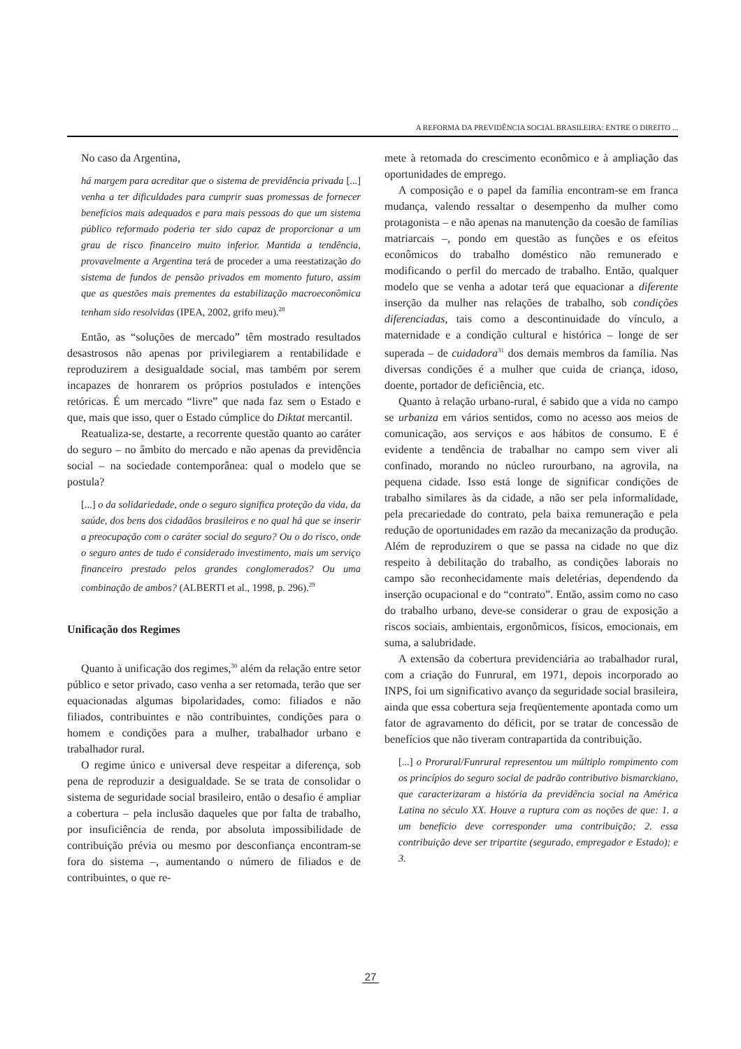A REFORMA DA PREVIDÊNCIA SOCIAL BRASILEIRA: ENTRE O DIREITO ...
No caso da Argentina,
há margem para acreditar que o sistema de previdência privada [...] venha a ter dificuldades para cumprir suas promessas de fornecer benefícios mais adequados e para mais pessoas do que um sistema público reformado poderia ter sido capaz de proporcionar a um grau de risco financeiro muito inferior. Mantida a tendência, provavelmente a Argentina terá de proceder a uma reestatização do sistema de fundos de pensão privados em momento futuro, assim que as questões mais prementes da estabilização macroeconômica tenham sido resolvidas (IPEA, 2002, grifo meu).<sup>28</sup>
Então, as “soluções de mercado” têm mostrado resultados desastrosos não apenas por privilegiarem a rentabilidade e reproduzirem a desigualdade social, mas também por serem incapazes de honrarem os próprios postulados e intenções retóricas. É um mercado “livre” que nada faz sem o Estado e que, mais que isso, quer o Estado cúmplice do Diktat mercantil.
Reatualiza-se, destarte, a recorrente questão quanto ao caráter do seguro – no âmbito do mercado e não apenas da previdência social – na sociedade contemporânea: qual o modelo que se postula?
[...] o da solidariedade, onde o seguro significa proteção da vida, da saúde, dos bens dos cidadãos brasileiros e no qual há que se inserir a preocupação com o caráter social do seguro? Ou o do risco, onde o seguro antes de tudo é considerado investimento, mais um serviço financeiro prestado pelos grandes conglomerados? Ou uma combinação de ambos? (ALBERTI et al., 1998, p. 296).<sup>29</sup>
Unificação dos Regimes
Quanto à unificação dos regimes,<sup>30</sup> além da relação entre setor público e setor privado, caso venha a ser retomada, terão que ser equacionadas algumas bipolaridades, como: filiados e não filiados, contribuintes e não contribuintes, condições para o homem e condições para a mulher, trabalhador urbano e trabalhador rural.
O regime único e universal deve respeitar a diferença, sob pena de reproduzir a desigualdade. Se se trata de consolidar o sistema de seguridade social brasileiro, então o desafio é ampliar a cobertura – pela inclusão daqueles que por falta de trabalho, por insuficiência de renda, por absoluta impossibilidade de contribuição prévia ou mesmo por desconfiança encontram-se fora do sistema –, aumentando o número de filiados e de contribuintes, o que re-
mete à retomada do crescimento econômico e à ampliação das oportunidades de emprego.
A composição e o papel da família encontram-se em franca mudança, valendo ressaltar o desempenho da mulher como protagonista – e não apenas na manutenção da coesão de famílias matriarcais –, pondo em questão as funções e os efeitos econômicos do trabalho doméstico não remunerado e modificando o perfil do mercado de trabalho. Então, qualquer modelo que se venha a adotar terá que equacionar a diferente inserção da mulher nas relações de trabalho, sob condições diferenciadas, tais como a descontinuidade do vínculo, a maternidade e a condição cultural e histórica – longe de ser superada – de cuidadora<sup>31</sup> dos demais membros da família. Nas diversas condições é a mulher que cuida de criança, idoso, doente, portador de deficiência, etc.
Quanto à relação urbano-rural, é sabido que a vida no campo se urbaniza em vários sentidos, como no acesso aos meios de comunicação, aos serviços e aos hábitos de consumo. E é evidente a tendência de trabalhar no campo sem viver ali confinado, morando no núcleo rurourbano, na agrovila, na pequena cidade. Isso está longe de significar condições de trabalho similares às da cidade, a não ser pela informalidade, pela precariedade do contrato, pela baixa remuneração e pela redução de oportunidades em razão da mecanização da produção. Além de reproduzirem o que se passa na cidade no que diz respeito à debilitação do trabalho, as condições laborais no campo são reconhecidamente mais deletérias, dependendo da inserção ocupacional e do “contrato”. Então, assim como no caso do trabalho urbano, deve-se considerar o grau de exposição a riscos sociais, ambientais, ergonômicos, físicos, emocionais, em suma, a salubridade.
A extensão da cobertura previdenciária ao trabalhador rural, com a criação do Funrural, em 1971, depois incorporado ao INPS, foi um significativo avanço da seguridade social brasileira, ainda que essa cobertura seja freqüentemente apontada como um fator de agravamento do déficit, por se tratar de concessão de benefícios que não tiveram contrapartida da contribuição.
[...] o Prorural/Funrural representou um múltiplo rompimento com os princípios do seguro social de padrão contributivo bismarckiano, que caracterizaram a história da previdência social na América Latina no século XX. Houve a ruptura com as noções de que: 1. a um benefício deve corresponder uma contribuição; 2. essa contribuição deve ser tripartite (segurado, empregador e Estado); e 3.
27